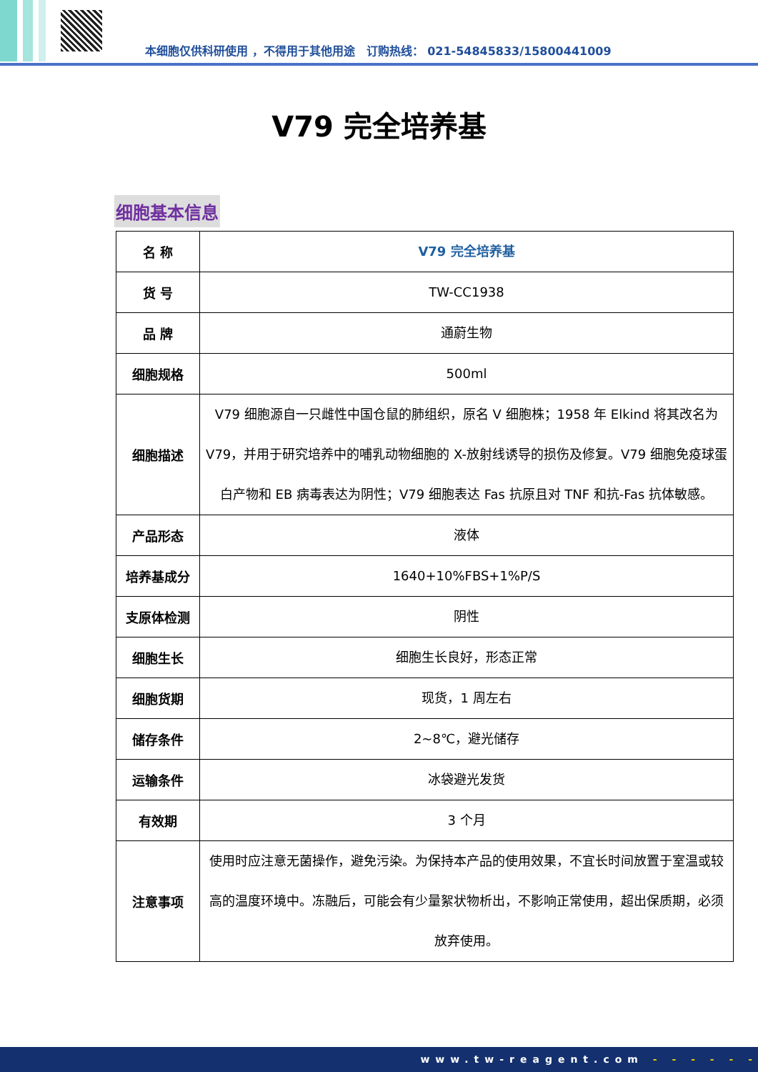本细胞仅供科研使用 ，不得用于其他用途　订购热线： 021-54845833/15800441009
V79 完全培养基
细胞基本信息
| 名 称 | V79 完全培养基 |
| 货 号 | TW-CC1938 |
| 品 牌 | 通蔚生物 |
| 细胞规格 | 500ml |
| 细胞描述 | V79 细胞源自一只雌性中国仓鼠的肺组织，原名 V 细胞株；1958 年 Elkind 将其改名为 V79，并用于研究培养中的哺乳动物细胞的 X-放射线诱导的损伤及修复。V79 细胞免疫球蛋白产物和 EB 病毒表达为阴性；V79 细胞表达 Fas 抗原且对 TNF 和抗-Fas 抗体敏感。 |
| 产品形态 | 液体 |
| 培养基成分 | 1640+10%FBS+1%P/S |
| 支原体检测 | 阴性 |
| 细胞生长 | 细胞生长良好，形态正常 |
| 细胞货期 | 现货，1 周左右 |
| 储存条件 | 2~8℃，避光储存 |
| 运输条件 | 冰袋避光发货 |
| 有效期 | 3 个月 |
| 注意事项 | 使用时应注意无菌操作，避免污染。为保持本产品的使用效果，不宜长时间放置于室温或较高的温度环境中。冻融后，可能会有少量絮状物析出，不影响正常使用，超出保质期，必须放弃使用。 |
www.tw-reagent.com - - - - - -